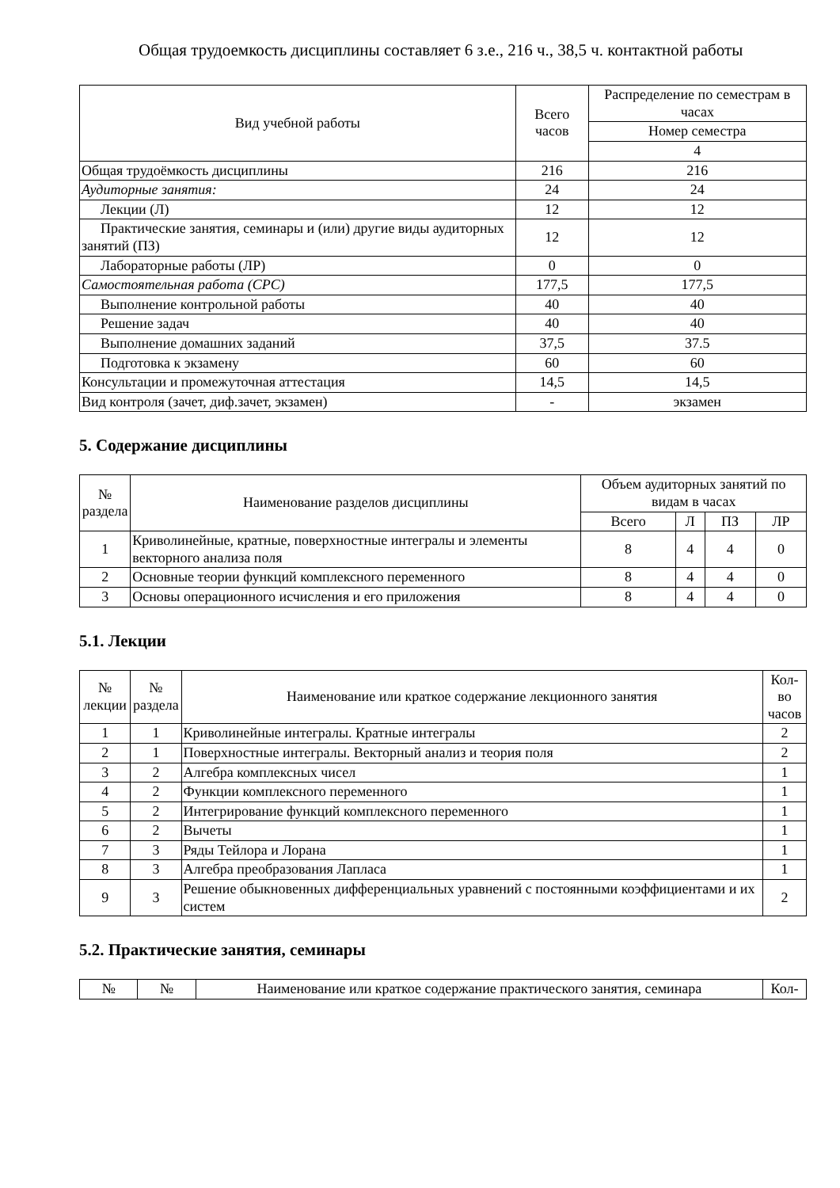Общая трудоемкость дисциплины составляет 6 з.е., 216 ч., 38,5 ч. контактной работы
| Вид учебной работы | Всего часов | Распределение по семестрам в часах |
| --- | --- | --- |
| | | Номер семестра |
| | | 4 |
| Общая трудоёмкость дисциплины | 216 | 216 |
| Аудиторные занятия: | 24 | 24 |
| Лекции (Л) | 12 | 12 |
| Практические занятия, семинары и (или) другие виды аудиторных занятий (ПЗ) | 12 | 12 |
| Лабораторные работы (ЛР) | 0 | 0 |
| Самостоятельная работа (СРС) | 177,5 | 177,5 |
| Выполнение контрольной работы | 40 | 40 |
| Решение задач | 40 | 40 |
| Выполнение домашних заданий | 37,5 | 37.5 |
| Подготовка к экзамену | 60 | 60 |
| Консультации и промежуточная аттестация | 14,5 | 14,5 |
| Вид контроля (зачет, диф.зачет, экзамен) | - | экзамен |
5. Содержание дисциплины
| № раздела | Наименование разделов дисциплины | Объем аудиторных занятий по видам в часах | | | |
| --- | --- | --- | --- | --- | --- |
| | | Всего | Л | ПЗ | ЛР |
| 1 | Криволинейные, кратные, поверхностные интегралы и элементы векторного анализа поля | 8 | 4 | 4 | 0 |
| 2 | Основные теории функций комплексного переменного | 8 | 4 | 4 | 0 |
| 3 | Основы операционного исчисления и его приложения | 8 | 4 | 4 | 0 |
5.1. Лекции
| № лекции | № раздела | Наименование или краткое содержание лекционного занятия | Кол-во часов |
| --- | --- | --- | --- |
| 1 | 1 | Криволинейные интегралы. Кратные интегралы | 2 |
| 2 | 1 | Поверхностные интегралы. Векторный анализ и теория поля | 2 |
| 3 | 2 | Алгебра комплексных чисел | 1 |
| 4 | 2 | Функции комплексного переменного | 1 |
| 5 | 2 | Интегрирование функций комплексного переменного | 1 |
| 6 | 2 | Вычеты | 1 |
| 7 | 3 | Ряды Тейлора и Лорана | 1 |
| 8 | 3 | Алгебра преобразования Лапласа | 1 |
| 9 | 3 | Решение обыкновенных дифференциальных уравнений с постоянными коэффициентами и их систем | 2 |
5.2. Практические занятия, семинары
| № | № | Наименование или краткое содержание практического занятия, семинара | Кол- |
| --- | --- | --- | --- |